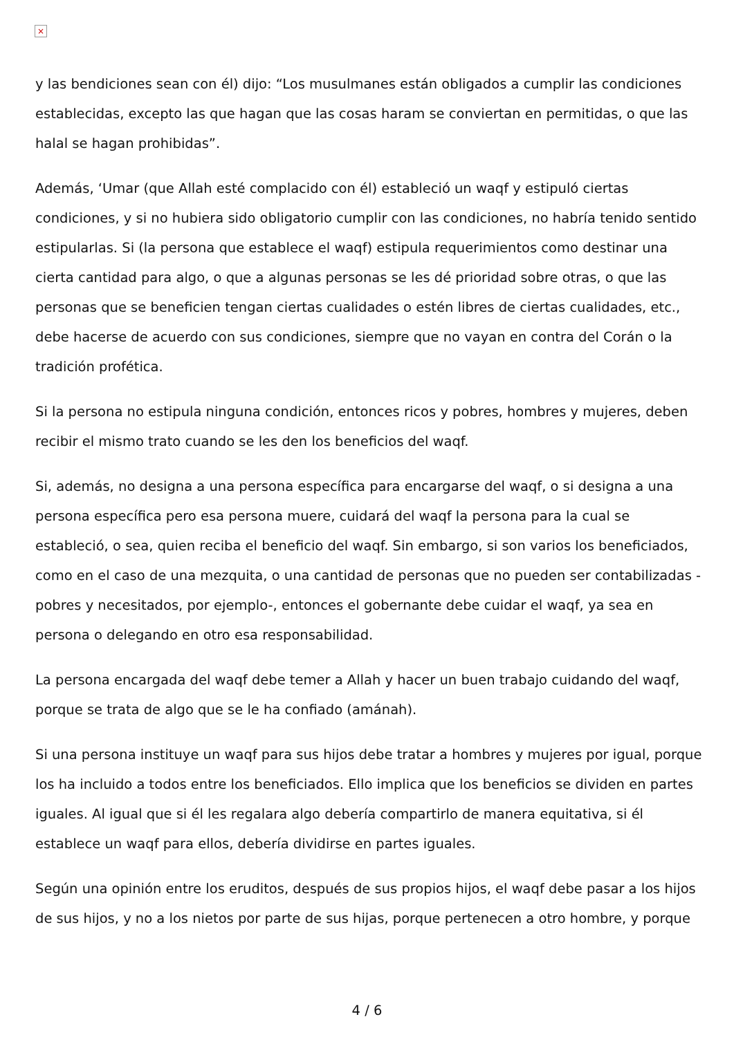×
y las bendiciones sean con él) dijo: “Los musulmanes están obligados a cumplir las condiciones establecidas, excepto las que hagan que las cosas haram se conviertan en permitidas, o que las halal se hagan prohibidas”.
Además, ‘Umar (que Allah esté complacido con él) estableció un waqf y estipuló ciertas condiciones, y si no hubiera sido obligatorio cumplir con las condiciones, no habría tenido sentido estipularlas. Si (la persona que establece el waqf) estipula requerimientos como destinar una cierta cantidad para algo, o que a algunas personas se les dé prioridad sobre otras, o que las personas que se beneficien tengan ciertas cualidades o estén libres de ciertas cualidades, etc., debe hacerse de acuerdo con sus condiciones, siempre que no vayan en contra del Corán o la tradición profética.
Si la persona no estipula ninguna condición, entonces ricos y pobres, hombres y mujeres, deben recibir el mismo trato cuando se les den los beneficios del waqf.
Si, además, no designa a una persona específica para encargarse del waqf, o si designa a una persona específica pero esa persona muere, cuidará del waqf la persona para la cual se estableció, o sea, quien reciba el beneficio del waqf. Sin embargo, si son varios los beneficiados, como en el caso de una mezquita, o una cantidad de personas que no pueden ser contabilizadas - pobres y necesitados, por ejemplo-, entonces el gobernante debe cuidar el waqf, ya sea en persona o delegando en otro esa responsabilidad.
La persona encargada del waqf debe temer a Allah y hacer un buen trabajo cuidando del waqf, porque se trata de algo que se le ha confiado (amánah).
Si una persona instituye un waqf para sus hijos debe tratar a hombres y mujeres por igual, porque los ha incluido a todos entre los beneficiados. Ello implica que los beneficios se dividen en partes iguales. Al igual que si él les regalara algo debería compartirlo de manera equitativa, si él establece un waqf para ellos, debería dividirse en partes iguales.
Según una opinión entre los eruditos, después de sus propios hijos, el waqf debe pasar a los hijos de sus hijos, y no a los nietos por parte de sus hijas, porque pertenecen a otro hombre, y porque
4 / 6